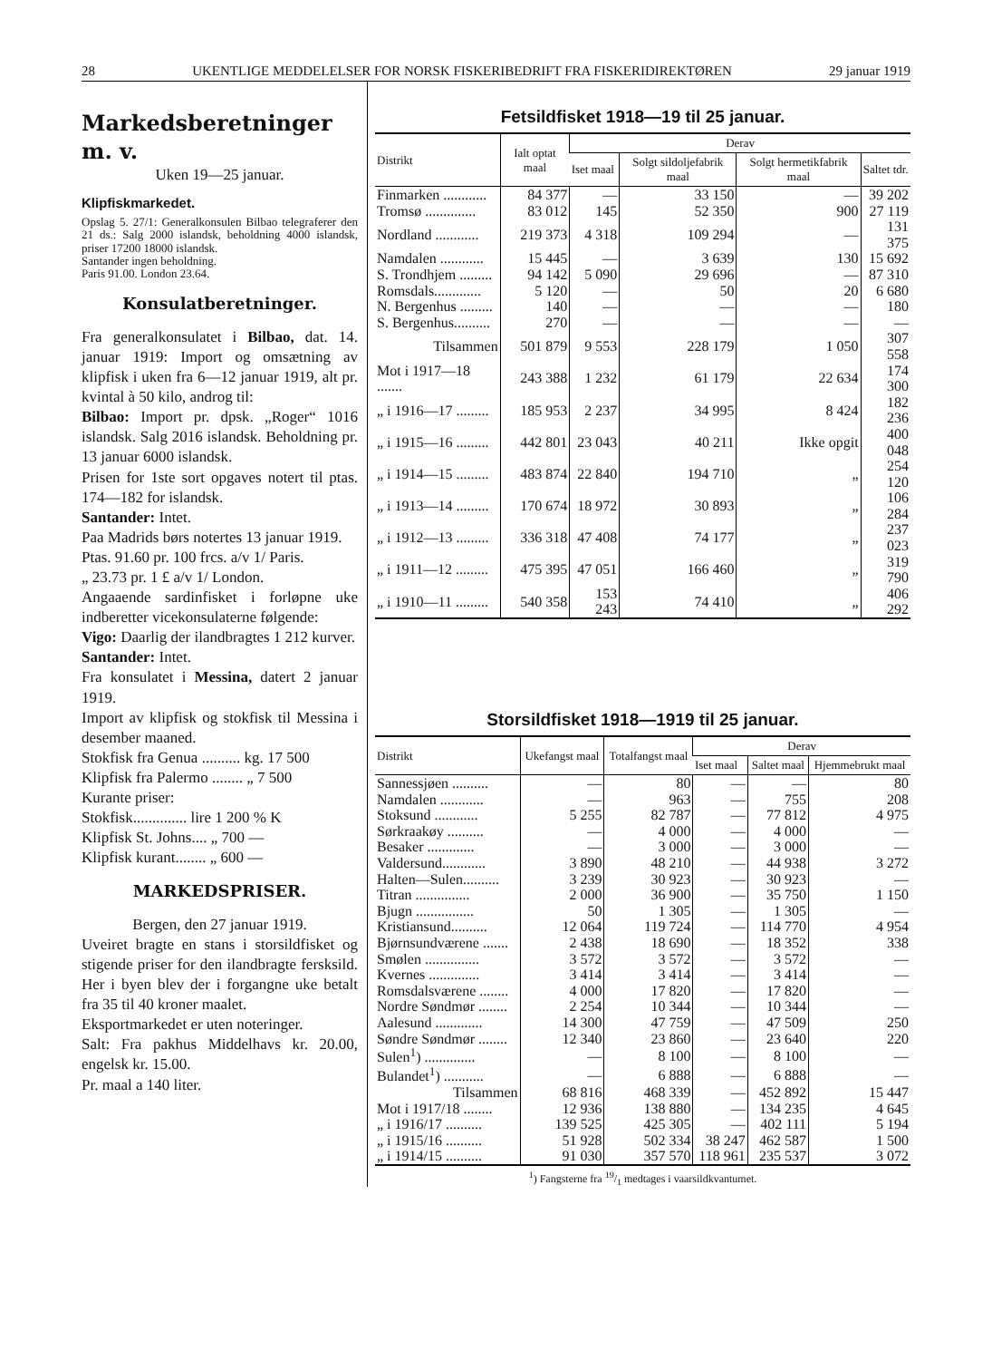28 UKENTLIGE MEDDELELSER FOR NORSK FISKERIBEDRIFT FRA FISKERIDIREKTØREN 29 januar 1919
Markedsberetninger m. v.
Uken 19—25 januar.
Klipfiskmarkedet.
Opslag 5. 27/1: Generalkonsulen Bilbao telegraferer den 21 ds.: Salg 2000 islandsk, beholdning 4000 islandsk, priser 17200 18000 islandsk.
Santander ingen beholdning.
Paris 91.00. London 23.64.
Konsulatberetninger.
Fra generalkonsulatet i Bilbao, dat. 14. januar 1919: Import og omsætning av klipfisk i uken fra 6—12 januar 1919, alt pr. kvintal à 50 kilo, androg til:
Bilbao: Import pr. dpsk. „Roger“ 1016 islandsk. Salg 2016 islandsk. Beholdning pr. 13 januar 6000 islandsk.
Prisen for 1ste sort opgaves notert til ptas. 174—182 for islandsk.
Santander: Intet.
Paa Madrids børs notertes 13 januar 1919.
Ptas. 91.60 pr. 100 frcs. a/v 1/ Paris.
„ 23.73 pr. 1 £ a/v 1/ London.
Angaaende sardinfisket i forløpne uke indberetter vicekonsulaterne følgende:
Vigo: Daarlig der ilandbragtes 1 212 kurver.
Santander: Intet.
Fra konsulatet i Messina, datert 2 januar 1919.
Import av klipfisk og stokfisk til Messina i desember maaned.
Stokfisk fra Genua .......... kg. 17 500
Klipfisk fra Palermo ........ „ 7 500
Kurante priser:
Stokfisk.............. lire 1 200 % K
Klipfisk St. Johns.... „ 700 —
Klipfisk kurant........ „ 600 —
MARKEDSPRISER.
Bergen, den 27 januar 1919.
Uveiret bragte en stans i storsildfisket og stigende priser for den ilandbragte fersksild. Her i byen blev der i forgangne uke betalt fra 35 til 40 kroner maalet.
Eksportmarkedet er uten noteringer.
Salt: Fra pakhus Middelhavs kr. 20.00, engelsk kr. 15.00.
Pr. maal a 140 liter.
Fetsildfisket 1918—19 til 25 januar.
| Distrikt | Ialt optat maal | Derav | | | |
| --- | --- | --- | --- | --- | --- |
| | | Iset maal | Solgt sildoljefabrik maal | Solgt hermetikfabrik maal | Saltet tdr. |
| Finmarken ............ | 84 377 | — | 33 150 | — | 39 202 |
| Tromsø .............. | 83 012 | 145 | 52 350 | 900 | 27 119 |
| Nordland ............ | 219 373 | 4 318 | 109 294 | — | 131 375 |
| Namdalen ............ | 15 445 | — | 3 639 | 130 | 15 692 |
| S. Trondhjem ......... | 94 142 | 5 090 | 29 696 | — | 87 310 |
| Romsdals............. | 5 120 | — | 50 | 20 | 6 680 |
| N. Bergenhus ......... | 140 | — | — | — | 180 |
| S. Bergenhus.......... | 270 | — | — | — | — |
| Tilsammen | 501 879 | 9 553 | 228 179 | 1 050 | 307 558 |
| Mot i 1917—18 ....... | 243 388 | 1 232 | 61 179 | 22 634 | 174 300 |
| „ i 1916—17 ......... | 185 953 | 2 237 | 34 995 | 8 424 | 182 236 |
| „ i 1915—16 ......... | 442 801 | 23 043 | 40 211 | Ikke opgit | 400 048 |
| „ i 1914—15 ......... | 483 874 | 22 840 | 194 710 | „ | 254 120 |
| „ i 1913—14 ......... | 170 674 | 18 972 | 30 893 | „ | 106 284 |
| „ i 1912—13 ......... | 336 318 | 47 408 | 74 177 | „ | 237 023 |
| „ i 1911—12 ......... | 475 395 | 47 051 | 166 460 | „ | 319 790 |
| „ i 1910—11 ......... | 540 358 | 153 243 | 74 410 | „ | 406 292 |
Storsildfisket 1918—1919 til 25 januar.
| Distrikt | Ukefangst maal | Totalfangst maal | Derav | | |
| --- | --- | --- | --- | --- | --- |
| | | | Iset maal | Saltet maal | Hjemmebrukt maal |
| Sannessjøen .......... | — | 80 | — | — | 80 |
| Namdalen ............ | — | 963 | — | 755 | 208 |
| Stoksund ............ | 5 255 | 82 787 | — | 77 812 | 4 975 |
| Sørkraakøy .......... | — | 4 000 | — | 4 000 | — |
| Besaker ............. | — | 3 000 | — | 3 000 | — |
| Valdersund............ | 3 890 | 48 210 | — | 44 938 | 3 272 |
| Halten—Sulen.......... | 3 239 | 30 923 | — | 30 923 | — |
| Titran ............... | 2 000 | 36 900 | — | 35 750 | 1 150 |
| Bjugn ................ | 50 | 1 305 | — | 1 305 | — |
| Kristiansund.......... | 12 064 | 119 724 | — | 114 770 | 4 954 |
| Bjørnsundværene ....... | 2 438 | 18 690 | — | 18 352 | 338 |
| Smølen ............... | 3 572 | 3 572 | — | 3 572 | — |
| Kvernes .............. | 3 414 | 3 414 | — | 3 414 | — |
| Romsdalsværene ........ | 4 000 | 17 820 | — | 17 820 | — |
| Nordre Søndmør ........ | 2 254 | 10 344 | — | 10 344 | — |
| Aalesund ............. | 14 300 | 47 759 | — | 47 509 | 250 |
| Søndre Søndmør ........ | 12 340 | 23 860 | — | 23 640 | 220 |
| Sulen<sup>1</sup>) .............. | — | 8 100 | — | 8 100 | — |
| Bulandet<sup>1</sup>) ........... | — | 6 888 | — | 6 888 | — |
| Tilsammen | 68 816 | 468 339 | — | 452 892 | 15 447 |
| Mot i 1917/18 ........ | 12 936 | 138 880 | — | 134 235 | 4 645 |
| „ i 1916/17 .......... | 139 525 | 425 305 | — | 402 111 | 5 194 |
| „ i 1915/16 .......... | 51 928 | 502 334 | 38 247 | 462 587 | 1 500 |
| „ i 1914/15 .......... | 91 030 | 357 570 | 118 961 | 235 537 | 3 072 |
<sup>1</sup>) Fangsterne fra 19/1 medtages i vaarsildkvantumet.